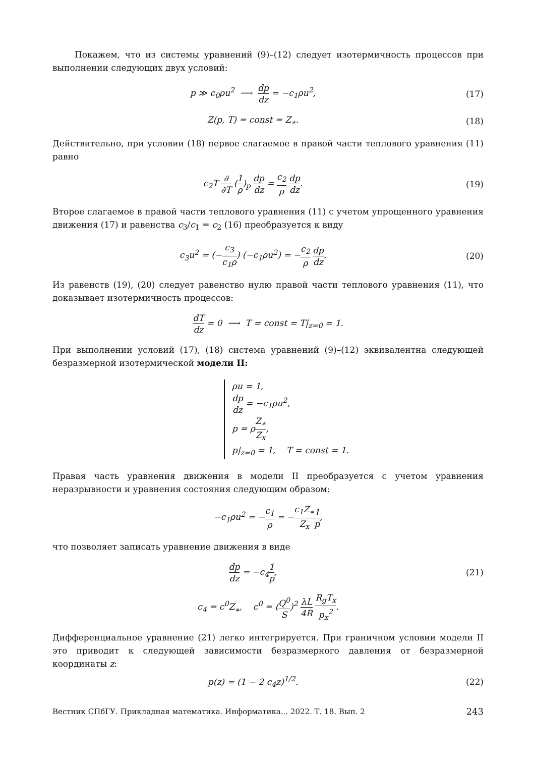Покажем, что из системы уравнений (9)–(12) следует изотермичность процессов при выполнении следующих двух условий:
p ≫ c<sub>0</sub>ρu<sup>2</sup> ⟶ dp dz = −c<sub>1</sub>ρu<sup>2</sup>, (17)
Z(p, T) = const = Z<sub>∗</sub>. (18)
Действительно, при условии (18) первое слагаемое в правой части теплового уравнения (11) равно
c<sub>2</sub>T ∂ ∂T (1 ρ)<sub>p</sub> dp dz = c<sub>2</sub> ρ dp dz.
(19)
Второе слагаемое в правой части теплового уравнения (11) с учетом упрощенного уравнения движения (17) и равенства c<sub>3</sub>/c<sub>1</sub> = c<sub>2</sub> (16) преобразуется к виду
c<sub>3</sub>u<sup>2</sup> = (−c<sub>3</sub> c<sub>1</sub>ρ) (−c<sub>1</sub>ρu<sup>2</sup>) = −c<sub>2</sub> ρ dp dz.
(20)
Из равенств (19), (20) следует равенство нулю правой части теплового уравнения (11), что доказывает изотермичность процессов:
dT dz = 0 ⟶ T = const = T|<sub>z=0</sub> = 1.
При выполнении условий (17), (18) система уравнений (9)–(12) эквивалентна следующей безразмерной изотермической модели II:
ρu = 1,
dp dz = −c<sub>1</sub>ρu<sup>2</sup>,
p = ρZ<sub>∗</sub> Z<sub>x</sub>,
p|<sub>z=0</sub> = 1, T = const = 1.
Правая часть уравнения движения в модели II преобразуется с учетом уравнения неразрывности и уравнения состояния следующим образом:
−c<sub>1</sub>ρu<sup>2</sup> = −c<sub>1</sub> ρ = −c<sub>1</sub>Z<sub>∗</sub> Z<sub>x</sub> 1 p,
что позволяет записать уравнение движения в виде
dp dz = −c<sub>4</sub>1 p, (21)
c<sub>4</sub> = c<sup>0</sup>Z<sub>∗</sub>, c<sup>0</sup> = (Q<sup>0</sup> S)<sup>2</sup> λL 4R R<sub>g</sub>T<sub>x</sub> p<sub>x</sub><sup>2</sup>.
Дифференциальное уравнение (21) легко интегрируется. При граничном условии модели II это приводит к следующей зависимости безразмерного давления от безразмерной координаты z:
p(z) = (1 − 2 c<sub>4</sub>z)<sup>1/2</sup>. (22)
Вестник СПбГУ. Прикладная математика. Информатика... 2022. Т. 18. Вып. 2 243